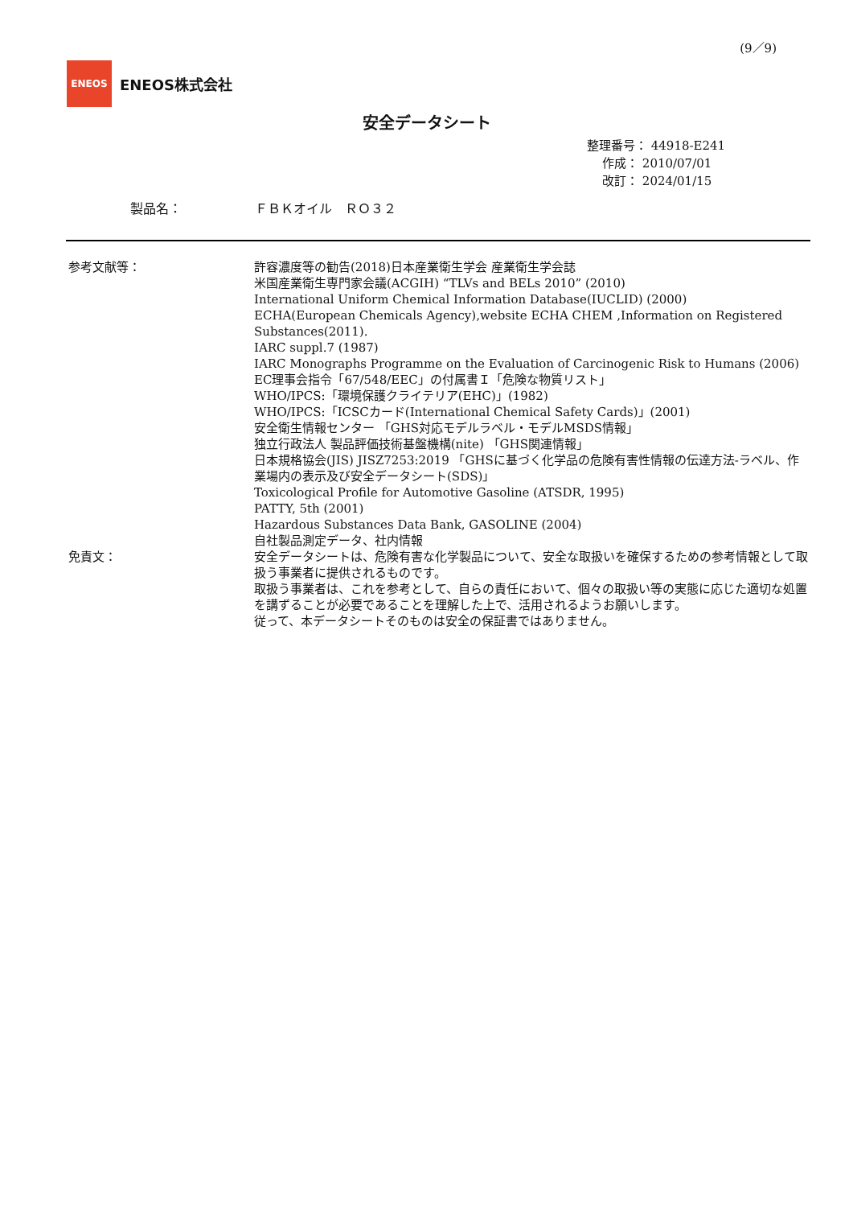(9／9)
ENEOS
ENEOS株式会社
安全データシート
整理番号： 44918-E241
作成： 2010/07/01
改訂： 2024/01/15
製品名： ＦＢＫオイル　ＲＯ３２
参考文献等： 許容濃度等の勧告(2018)日本産業衛生学会 産業衛生学会誌
米国産業衛生専門家会議(ACGIH) “TLVs and BELs 2010” (2010)
International Uniform Chemical Information Database(IUCLID) (2000)
ECHA(European Chemicals Agency),website ECHA CHEM ,Information on Registered Substances(2011).
IARC suppl.7 (1987)
IARC Monographs Programme on the Evaluation of Carcinogenic Risk to Humans (2006)
EC理事会指令「67/548/EEC」の付属書Ｉ「危険な物質リスト」
WHO/IPCS:「環境保護クライテリア(EHC)」(1982)
WHO/IPCS:「ICSCカード(International Chemical Safety Cards)」(2001)
安全衛生情報センター 「GHS対応モデルラベル・モデルMSDS情報」
独立行政法人 製品評価技術基盤機構(nite) 「GHS関連情報」
日本規格協会(JIS) JISZ7253:2019 「GHSに基づく化学品の危険有害性情報の伝達方法-ラベル、作業場内の表示及び安全データシート(SDS)」
Toxicological Profile for Automotive Gasoline (ATSDR, 1995)
PATTY, 5th (2001)
Hazardous Substances Data Bank, GASOLINE (2004)
自社製品測定データ、社内情報
免責文： 安全データシートは、危険有害な化学製品について、安全な取扱いを確保するための参考情報として取扱う事業者に提供されるものです。
取扱う事業者は、これを参考として、自らの責任において、個々の取扱い等の実態に応じた適切な処置を講ずることが必要であることを理解した上で、活用されるようお願いします。
従って、本データシートそのものは安全の保証書ではありません。